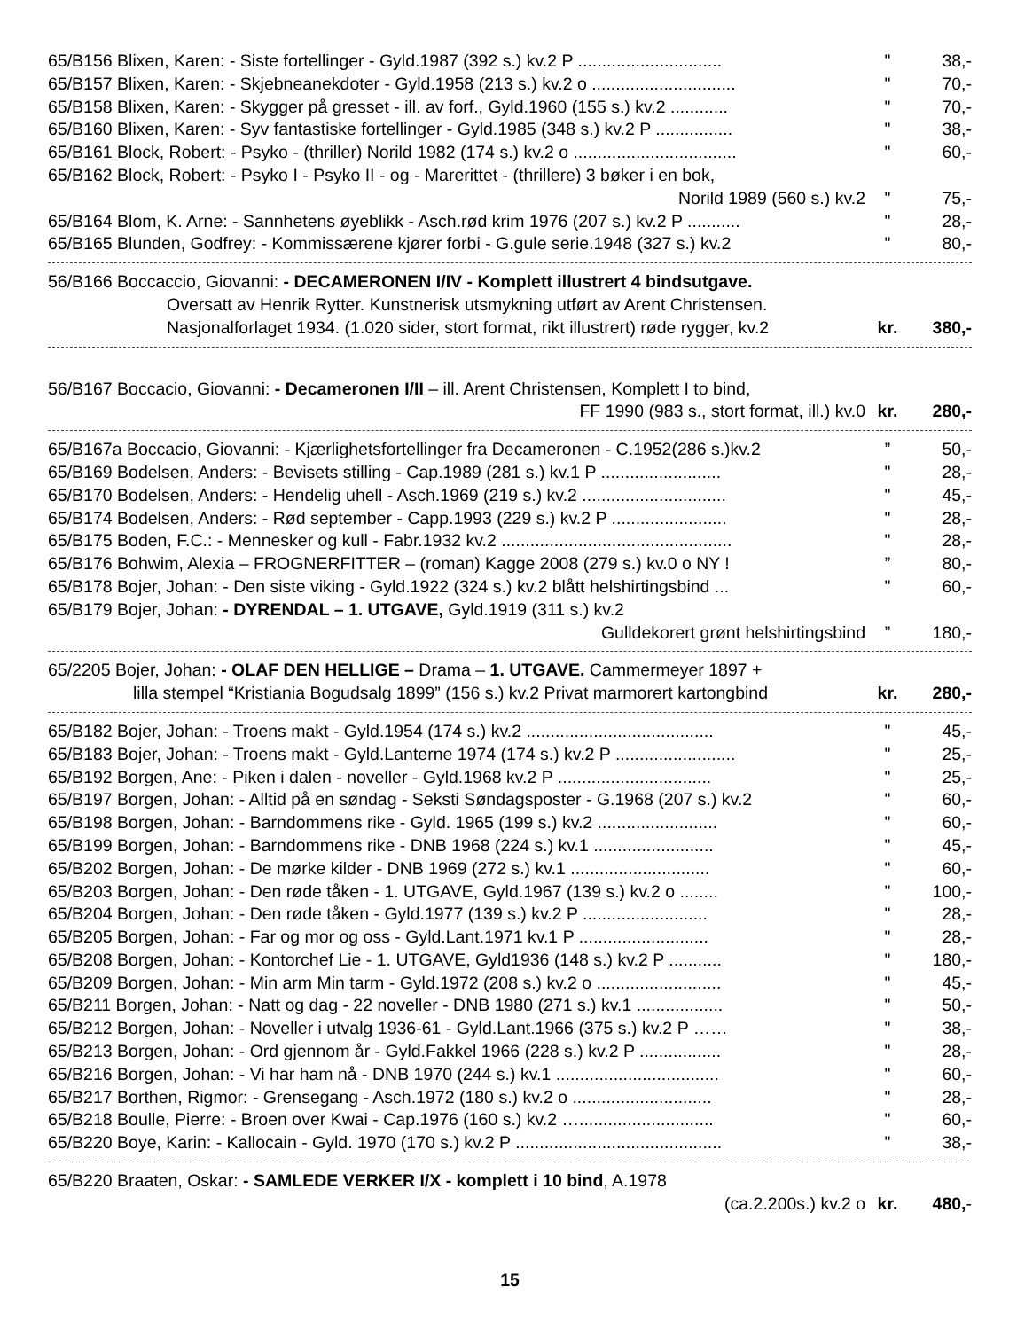65/B156 Blixen, Karen: - Siste fortellinger - Gyld.1987 (392 s.) kv.2 P .............................. " 38,-
65/B157 Blixen, Karen: - Skjebneanekdoter - Gyld.1958 (213 s.) kv.2 o .............................. " 70,-
65/B158 Blixen, Karen: - Skygger på gresset - ill. av forf., Gyld.1960 (155 s.) kv.2 ............ " 70,-
65/B160 Blixen, Karen: - Syv fantastiske fortellinger - Gyld.1985 (348 s.) kv.2 P ................ " 38,-
65/B161 Block, Robert: - Psyko - (thriller) Norild 1982 (174 s.) kv.2 o .................................. " 60,-
65/B162 Block, Robert: - Psyko I - Psyko II - og - Marerittet - (thrillere) 3 bøker i en bok,
Norild 1989 (560 s.) kv.2 " 75,-
65/B164 Blom, K. Arne: - Sannhetens øyeblikk - Asch.rød krim 1976 (207 s.) kv.2 P ........... " 28,-
65/B165 Blunden, Godfrey: - Kommissærene kjører forbi - G.gule serie.1948 (327 s.) kv.2 " 80,-
56/B166 Boccaccio, Giovanni: - DECAMERONEN I/IV - Komplett illustrert 4 bindsutgave.
Oversatt av Henrik Rytter. Kunstnerisk utsmykning utført av Arent Christensen.
Nasjonalforlaget 1934. (1.020 sider, stort format, rikt illustrert) røde rygger, kv.2 kr. 380,-
56/B167 Boccacio, Giovanni: - Decameronen I/II – ill. Arent Christensen, Komplett I to bind,
FF 1990 (983 s., stort format, ill.) kv.0 kr. 280,-
65/B167a Boccacio, Giovanni: - Kjærlighetsfortellinger fra Decameronen - C.1952(286 s.)kv.2” 50,-
65/B169 Bodelsen, Anders: - Bevisets stilling - Cap.1989 (281 s.) kv.1 P ......................... " 28,-
65/B170 Bodelsen, Anders: - Hendelig uhell - Asch.1969 (219 s.) kv.2 .............................. " 45,-
65/B174 Bodelsen, Anders: - Rød september - Capp.1993 (229 s.) kv.2 P ........................ " 28,-
65/B175 Boden, F.C.: - Mennesker og kull - Fabr.1932 kv.2 ................................................ " 28,-
65/B176 Bohwim, Alexia – FROGNERFITTER – (roman) Kagge 2008 (279 s.) kv.0 o NY !” 80,-
65/B178 Bojer, Johan: - Den siste viking - Gyld.1922 (324 s.) kv.2 blått helshirtingsbind ... " 60,-
65/B179 Bojer, Johan: - DYRENDAL – 1. UTGAVE, Gyld.1919 (311 s.) kv.2
Gulldekorert grønt helshirtingsbind” 180,-
65/2205 Bojer, Johan: - OLAF DEN HELLIGE – Drama – 1. UTGAVE. Cammermeyer 1897 +
lilla stempel “Kristiania Bogudsalg 1899” (156 s.) kv.2 Privat marmorert kartongbind kr. 280,-
65/B182 Bojer, Johan: - Troens makt - Gyld.1954 (174 s.) kv.2 ....................................... " 45,-
65/B183 Bojer, Johan: - Troens makt - Gyld.Lanterne 1974 (174 s.) kv.2 P ......................... " 25,-
65/B192 Borgen, Ane: - Piken i dalen - noveller - Gyld.1968 kv.2 P ................................ " 25,-
65/B197 Borgen, Johan: - Alltid på en søndag - Seksti Søndagsposter - G.1968 (207 s.) kv.2 " 60,-
65/B198 Borgen, Johan: - Barndommens rike - Gyld. 1965 (199 s.) kv.2 ......................... " 60,-
65/B199 Borgen, Johan: - Barndommens rike - DNB 1968 (224 s.) kv.1 ......................... " 45,-
65/B202 Borgen, Johan: - De mørke kilder - DNB 1969 (272 s.) kv.1 ............................. " 60,-
65/B203 Borgen, Johan: - Den røde tåken - 1. UTGAVE, Gyld.1967 (139 s.) kv.2 o ........ " 100,-
65/B204 Borgen, Johan: - Den røde tåken - Gyld.1977 (139 s.) kv.2 P .......................... " 28,-
65/B205 Borgen, Johan: - Far og mor og oss - Gyld.Lant.1971 kv.1 P ........................... " 28,-
65/B208 Borgen, Johan: - Kontorchef Lie - 1. UTGAVE, Gyld1936 (148 s.) kv.2 P ........... " 180,-
65/B209 Borgen, Johan: - Min arm Min tarm - Gyld.1972 (208 s.) kv.2 o .......................... " 45,-
65/B211 Borgen, Johan: - Natt og dag - 22 noveller - DNB 1980 (271 s.) kv.1 .................. " 50,-
65/B212 Borgen, Johan: - Noveller i utvalg 1936-61 - Gyld.Lant.1966 (375 s.) kv.2 P …… " 38,-
65/B213 Borgen, Johan: - Ord gjennom år - Gyld.Fakkel 1966 (228 s.) kv.2 P ................. " 28,-
65/B216 Borgen, Johan: - Vi har ham nå - DNB 1970 (244 s.) kv.1 .................................. " 60,-
65/B217 Borthen, Rigmor: - Grensegang - Asch.1972 (180 s.) kv.2 o ............................. " 28,-
65/B218 Boulle, Pierre: - Broen over Kwai - Cap.1976 (160 s.) kv.2 …............................ " 60,-
65/B220 Boye, Karin: - Kallocain - Gyld. 1970 (170 s.) kv.2 P ........................................... " 38,-
65/B220 Braaten, Oskar: - SAMLEDE VERKER I/X - komplett i 10 bind, A.1978
(ca.2.200s.) kv.2 o kr. 480,-
15